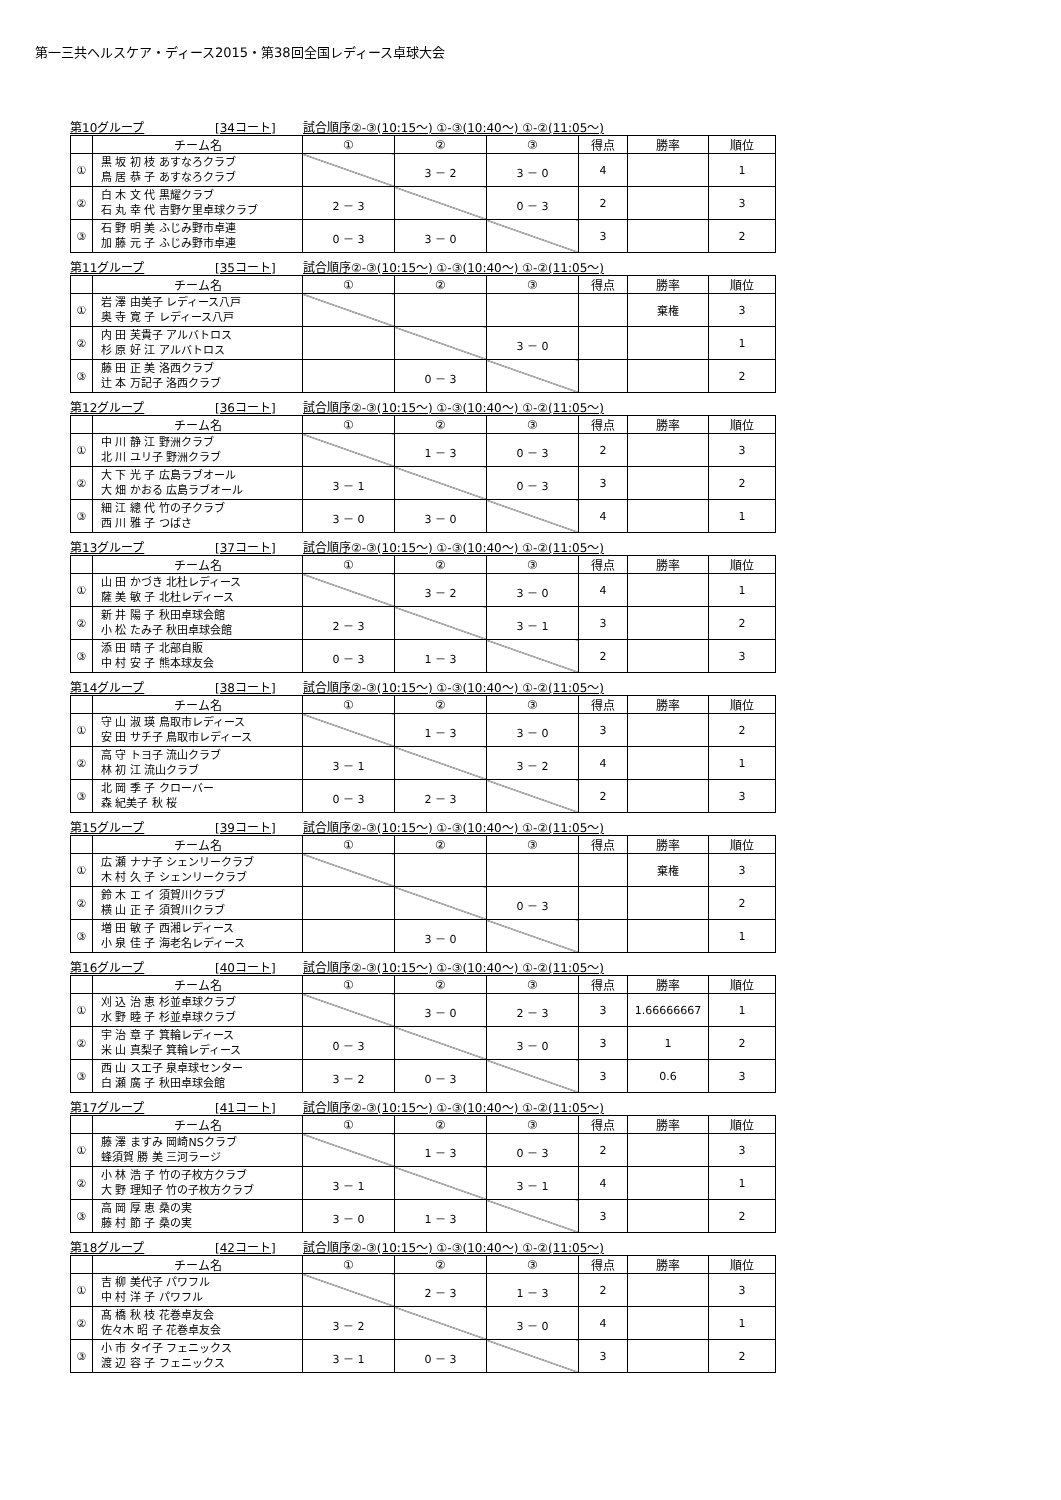第一三共ヘルスケア・ディース2015・第38回全国レディース卓球大会
第10グループ [34コート] 試合順序②-③(10:15～) ①-③(10:40～) ①-②(11:05～)
| | チーム名 | ① | ② | ③ | 得点 | 勝率 | 順位 |
| --- | --- | --- | --- | --- | --- | --- | --- |
| ① | 黒 坂 初 枝 あすなろクラブ 鳥 居 恭 子 あすなろクラブ | | 3 － 2 | 3 － 0 | 4 | | 1 |
| ② | 白 木 文 代 黒耀クラブ 石 丸 幸 代 吉野ケ里卓球クラブ | 2 － 3 | | 0 － 3 | 2 | | 3 |
| ③ | 石 野 明 美 ふじみ野市卓連 加 藤 元 子 ふじみ野市卓連 | 0 － 3 | 3 － 0 | | 3 | | 2 |
第11グループ [35コート] 試合順序②-③(10:15～) ①-③(10:40～) ①-②(11:05～)
| | チーム名 | ① | ② | ③ | 得点 | 勝率 | 順位 |
| --- | --- | --- | --- | --- | --- | --- | --- |
| ① | 岩 澤 由美子 レディース八戸 奥 寺 寛 子 レディース八戸 | | | | | 棄権 | 3 |
| ② | 内 田 芙貴子 アルバトロス 杉 原 好 江 アルバトロス | | | 3 － 0 | | | 1 |
| ③ | 藤 田 正 美 洛西クラブ 辻 本 万記子 洛西クラブ | | 0 － 3 | | | | 2 |
第12グループ [36コート] 試合順序②-③(10:15～) ①-③(10:40～) ①-②(11:05～)
| | チーム名 | ① | ② | ③ | 得点 | 勝率 | 順位 |
| --- | --- | --- | --- | --- | --- | --- | --- |
| ① | 中 川 静 江 野洲クラブ 北 川 ユリ子 野洲クラブ | | 1 － 3 | 0 － 3 | 2 | | 3 |
| ② | 大 下 光 子 広島ラブオール 大 畑 かおる 広島ラブオール | 3 － 1 | | 0 － 3 | 3 | | 2 |
| ③ | 細 江 總 代 竹の子クラブ 西 川 雅 子 つばさ | 3 － 0 | 3 － 0 | | 4 | | 1 |
第13グループ [37コート] 試合順序②-③(10:15～) ①-③(10:40～) ①-②(11:05～)
| | チーム名 | ① | ② | ③ | 得点 | 勝率 | 順位 |
| --- | --- | --- | --- | --- | --- | --- | --- |
| ① | 山 田 かづき 北杜レディース 薩 美 敏 子 北杜レディース | | 3 － 2 | 3 － 0 | 4 | | 1 |
| ② | 新 井 陽 子 秋田卓球会館 小 松 たみ子 秋田卓球会館 | 2 － 3 | | 3 － 1 | 3 | | 2 |
| ③ | 添 田 晴 子 北部自販 中 村 安 子 熊本球友会 | 0 － 3 | 1 － 3 | | 2 | | 3 |
第14グループ [38コート] 試合順序②-③(10:15～) ①-③(10:40～) ①-②(11:05～)
| | チーム名 | ① | ② | ③ | 得点 | 勝率 | 順位 |
| --- | --- | --- | --- | --- | --- | --- | --- |
| ① | 守 山 淑 瑛 鳥取市レディース 安 田 サチ子 鳥取市レディース | | 1 － 3 | 3 － 0 | 3 | | 2 |
| ② | 高 守 トヨ子 流山クラブ 林 初 江 流山クラブ | 3 － 1 | | 3 － 2 | 4 | | 1 |
| ③ | 北 岡 季 子 クローバー 森 紀美子 秋 桜 | 0 － 3 | 2 － 3 | | 2 | | 3 |
第15グループ [39コート] 試合順序②-③(10:15～) ①-③(10:40～) ①-②(11:05～)
| | チーム名 | ① | ② | ③ | 得点 | 勝率 | 順位 |
| --- | --- | --- | --- | --- | --- | --- | --- |
| ① | 広 瀬 ナナ子 シェンリークラブ 木 村 久 子 シェンリークラブ | | | | | 棄権 | 3 |
| ② | 鈴 木 エ イ 須賀川クラブ 横 山 正 子 須賀川クラブ | | | 0 － 3 | | | 2 |
| ③ | 増 田 敏 子 西湘レディース 小 泉 佳 子 海老名レディース | | 3 － 0 | | | | 1 |
第16グループ [40コート] 試合順序②-③(10:15～) ①-③(10:40～) ①-②(11:05～)
| | チーム名 | ① | ② | ③ | 得点 | 勝率 | 順位 |
| --- | --- | --- | --- | --- | --- | --- | --- |
| ① | 刈 込 治 恵 杉並卓球クラブ 水 野 睦 子 杉並卓球クラブ | | 3 － 0 | 2 － 3 | 3 | 1.66666667 | 1 |
| ② | 宇 治 章 子 箕輪レディース 米 山 真梨子 箕輪レディース | 0 － 3 | | 3 － 0 | 3 | 1 | 2 |
| ③ | 西 山 スエ子 泉卓球センター 白 瀬 廣 子 秋田卓球会館 | 3 － 2 | 0 － 3 | | 3 | 0.6 | 3 |
第17グループ [41コート] 試合順序②-③(10:15～) ①-③(10:40～) ①-②(11:05～)
| | チーム名 | ① | ② | ③ | 得点 | 勝率 | 順位 |
| --- | --- | --- | --- | --- | --- | --- | --- |
| ① | 藤 澤 ますみ 岡崎NSクラブ 蜂須賀 勝 美 三河ラージ | | 1 － 3 | 0 － 3 | 2 | | 3 |
| ② | 小 林 浩 子 竹の子枚方クラブ 大 野 理知子 竹の子枚方クラブ | 3 － 1 | | 3 － 1 | 4 | | 1 |
| ③ | 高 岡 厚 恵 桑の実 藤 村 節 子 桑の実 | 3 － 0 | 1 － 3 | | 3 | | 2 |
第18グループ [42コート] 試合順序②-③(10:15～) ①-③(10:40～) ①-②(11:05～)
| | チーム名 | ① | ② | ③ | 得点 | 勝率 | 順位 |
| --- | --- | --- | --- | --- | --- | --- | --- |
| ① | 吉 柳 美代子 パワフル 中 村 洋 子 パワフル | | 2 － 3 | 1 － 3 | 2 | | 3 |
| ② | 髙 橋 秋 枝 花巻卓友会 佐々木 昭 子 花巻卓友会 | 3 － 2 | | 3 － 0 | 4 | | 1 |
| ③ | 小 市 タイ子 フェニックス 渡 辺 容 子 フェニックス | 3 － 1 | 0 － 3 | | 3 | | 2 |